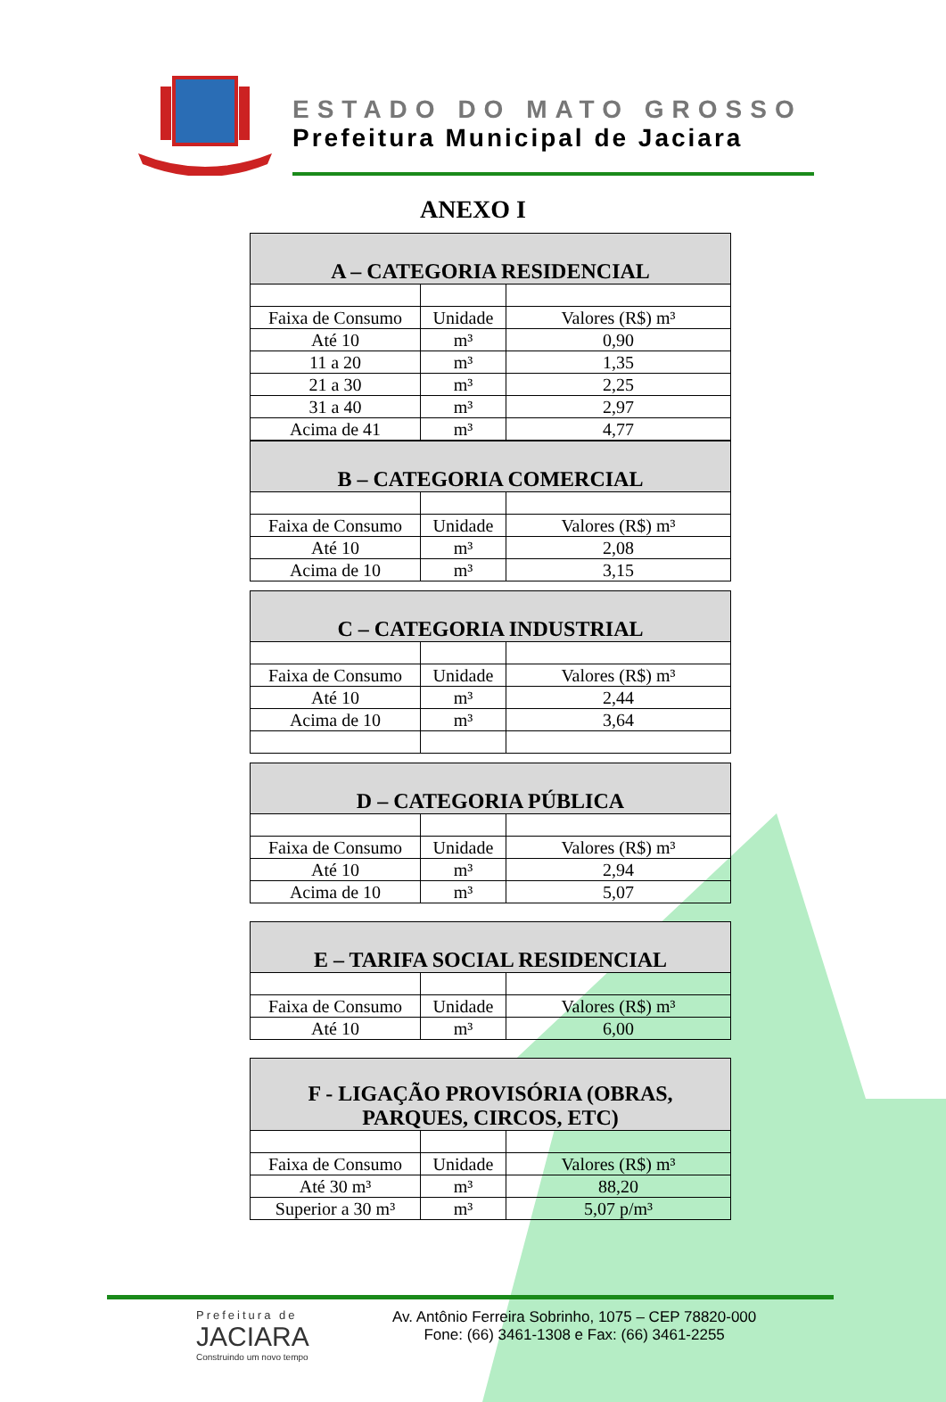ESTADO DO MATO GROSSO
Prefeitura Municipal de Jaciara
ANEXO I
| A – CATEGORIA RESIDENCIAL | | |
| --- | --- | --- |
| Faixa de Consumo | Unidade | Valores (R$) m³ |
| Até 10 | m³ | 0,90 |
| 11 a 20 | m³ | 1,35 |
| 21 a 30 | m³ | 2,25 |
| 31 a 40 | m³ | 2,97 |
| Acima de 41 | m³ | 4,77 |
| B – CATEGORIA COMERCIAL | | |
| --- | --- | --- |
| Faixa de Consumo | Unidade | Valores (R$) m³ |
| Até 10 | m³ | 2,08 |
| Acima de 10 | m³ | 3,15 |
| C – CATEGORIA INDUSTRIAL | | |
| --- | --- | --- |
| Faixa de Consumo | Unidade | Valores (R$) m³ |
| Até 10 | m³ | 2,44 |
| Acima de 10 | m³ | 3,64 |
| D – CATEGORIA PÚBLICA | | |
| --- | --- | --- |
| Faixa de Consumo | Unidade | Valores (R$) m³ |
| Até 10 | m³ | 2,94 |
| Acima de 10 | m³ | 5,07 |
| E – TARIFA SOCIAL RESIDENCIAL | | |
| --- | --- | --- |
| Faixa de Consumo | Unidade | Valores (R$) m³ |
| Até 10 | m³ | 6,00 |
| F - LIGAÇÃO PROVISÓRIA (OBRAS, PARQUES, CIRCOS, ETC) | | |
| --- | --- | --- |
| Faixa de Consumo | Unidade | Valores (R$) m³ |
| Até 30 m³ | m³ | 88,20 |
| Superior a 30 m³ | m³ | 5,07 p/m³ |
Prefeitura de
JACIARA
Construindo um novo tempo
Av. Antônio Ferreira Sobrinho, 1075 – CEP 78820-000
Fone: (66) 3461-1308 e Fax: (66) 3461-2255